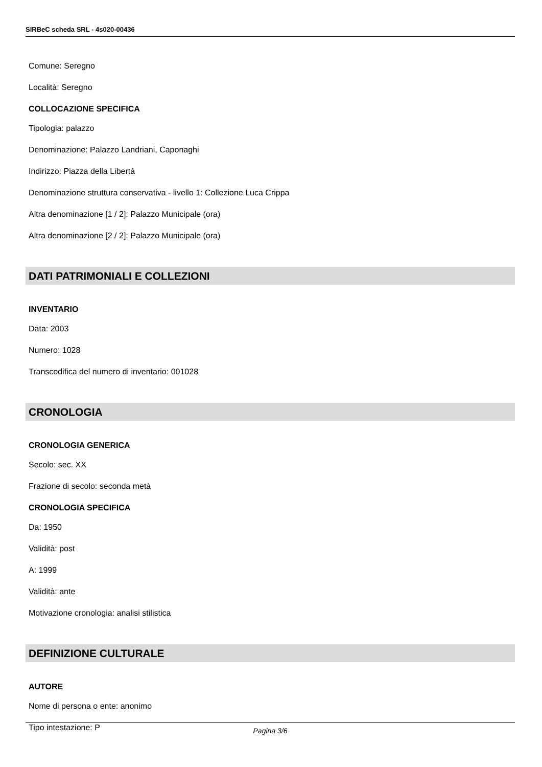SIRBeC scheda SRL - 4s020-00436
Comune: Seregno
Località: Seregno
COLLOCAZIONE SPECIFICA
Tipologia: palazzo
Denominazione: Palazzo Landriani, Caponaghi
Indirizzo: Piazza della Libertà
Denominazione struttura conservativa - livello 1: Collezione Luca Crippa
Altra denominazione [1 / 2]: Palazzo Municipale (ora)
Altra denominazione [2 / 2]: Palazzo Municipale (ora)
DATI PATRIMONIALI E COLLEZIONI
INVENTARIO
Data: 2003
Numero: 1028
Transcodifica del numero di inventario: 001028
CRONOLOGIA
CRONOLOGIA GENERICA
Secolo: sec. XX
Frazione di secolo: seconda metà
CRONOLOGIA SPECIFICA
Da: 1950
Validità: post
A: 1999
Validità: ante
Motivazione cronologia: analisi stilistica
DEFINIZIONE CULTURALE
AUTORE
Nome di persona o ente: anonimo
Tipo intestazione: P
Pagina 3/6